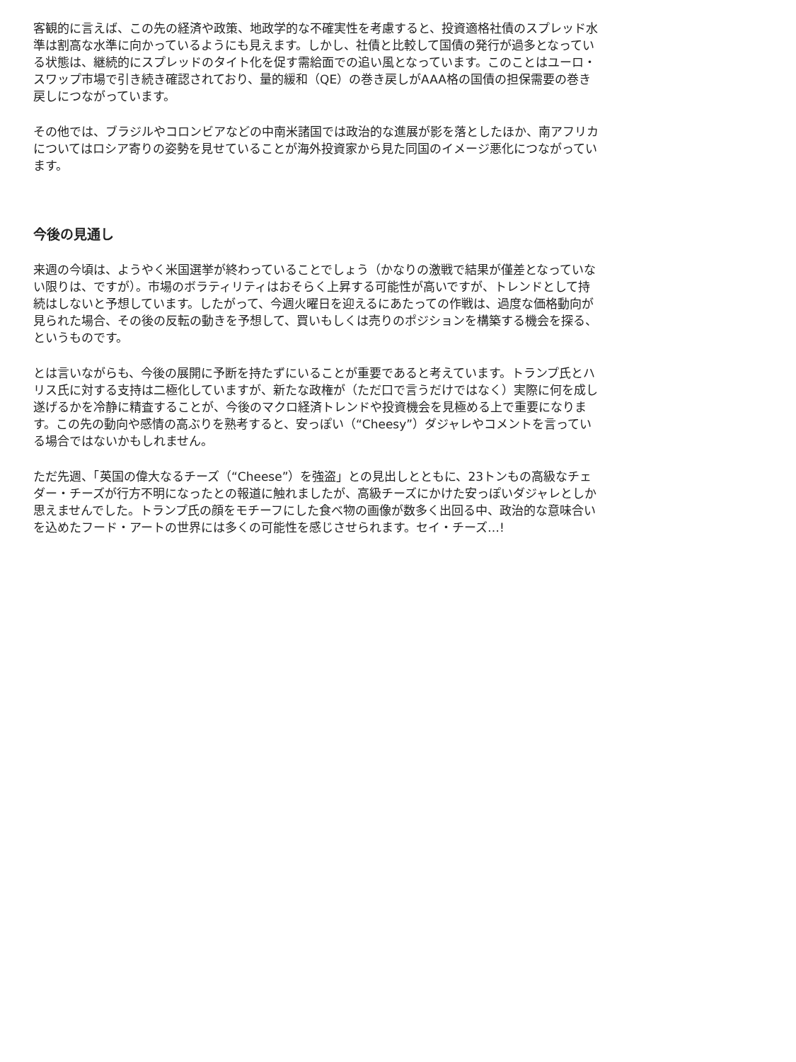客観的に言えば、この先の経済や政策、地政学的な不確実性を考慮すると、投資適格社債のスプレッド水準は割高な水準に向かっているようにも見えます。しかし、社債と比較して国債の発行が過多となっている状態は、継続的にスプレッドのタイト化を促す需給面での追い風となっています。このことはユーロ・スワップ市場で引き続き確認されており、量的緩和（QE）の巻き戻しがAAA格の国債の担保需要の巻き戻しにつながっています。
その他では、ブラジルやコロンビアなどの中南米諸国では政治的な進展が影を落としたほか、南アフリカについてはロシア寄りの姿勢を見せていることが海外投資家から見た同国のイメージ悪化につながっています。
今後の見通し
来週の今頃は、ようやく米国選挙が終わっていることでしょう（かなりの激戦で結果が僅差となっていない限りは、ですが）。市場のボラティリティはおそらく上昇する可能性が高いですが、トレンドとして持続はしないと予想しています。したがって、今週火曜日を迎えるにあたっての作戦は、過度な価格動向が見られた場合、その後の反転の動きを予想して、買いもしくは売りのポジションを構築する機会を探る、というものです。
とは言いながらも、今後の展開に予断を持たずにいることが重要であると考えています。トランプ氏とハリス氏に対する支持は二極化していますが、新たな政権が（ただ口で言うだけではなく）実際に何を成し遂げるかを冷静に精査することが、今後のマクロ経済トレンドや投資機会を見極める上で重要になります。この先の動向や感情の高ぶりを熟考すると、安っぽい（“Cheesy”）ダジャレやコメントを言っている場合ではないかもしれません。
ただ先週、「英国の偉大なるチーズ（“Cheese”）を強盗」との見出しとともに、23トンもの高級なチェダー・チーズが行方不明になったとの報道に触れましたが、高級チーズにかけた安っぽいダジャレとしか思えませんでした。トランプ氏の顔をモチーフにした食べ物の画像が数多く出回る中、政治的な意味合いを込めたフード・アートの世界には多くの可能性を感じさせられます。セイ・チーズ…!